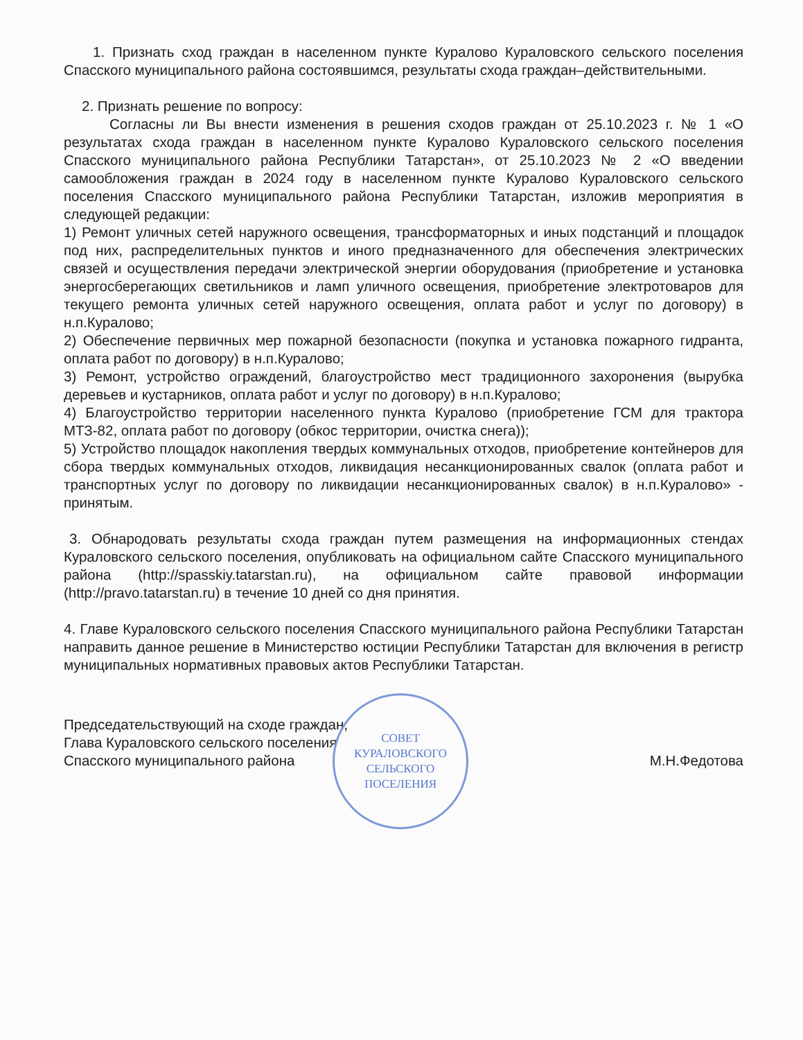1. Признать сход граждан в населенном пункте Куралово Кураловского сельского поселения Спасского муниципального района состоявшимся, результаты схода граждан–действительными.
2. Признать решение по вопросу:
Согласны ли Вы внести изменения в решения сходов граждан от 25.10.2023 г. № 1 «О результатах схода граждан в населенном пункте Куралово Кураловского сельского поселения Спасского муниципального района Республики Татарстан», от 25.10.2023 № 2 «О введении самообложения граждан в 2024 году в населенном пункте Куралово Кураловского сельского поселения Спасского муниципального района Республики Татарстан, изложив мероприятия в следующей редакции:
1) Ремонт уличных сетей наружного освещения, трансформаторных и иных подстанций и площадок под них, распределительных пунктов и иного предназначенного для обеспечения электрических связей и осуществления передачи электрической энергии оборудования (приобретение и установка энергосберегающих светильников и ламп уличного освещения, приобретение электротоваров для текущего ремонта уличных сетей наружного освещения, оплата работ и услуг по договору) в н.п.Куралово;
2) Обеспечение первичных мер пожарной безопасности (покупка и установка пожарного гидранта, оплата работ по договору) в н.п.Куралово;
3) Ремонт, устройство ограждений, благоустройство мест традиционного захоронения (вырубка деревьев и кустарников, оплата работ и услуг по договору) в н.п.Куралово;
4) Благоустройство территории населенного пункта Куралово (приобретение ГСМ для трактора МТЗ-82, оплата работ по договору (обкос территории, очистка снега));
5) Устройство площадок накопления твердых коммунальных отходов, приобретение контейнеров для сбора твердых коммунальных отходов, ликвидация несанкционированных свалок (оплата работ и транспортных услуг по договору по ликвидации несанкционированных свалок) в н.п.Куралово» - принятым.
3. Обнародовать результаты схода граждан путем размещения на информационных стендах Кураловского сельского поселения, опубликовать на официальном сайте Спасского муниципального района (http://spasskiy.tatarstan.ru), на официальном сайте правовой информации (http://pravo.tatarstan.ru) в течение 10 дней со дня принятия.
4. Главе Кураловского сельского поселения Спасского муниципального района Республики Татарстан направить данное решение в Министерство юстиции Республики Татарстан для включения в регистр муниципальных нормативных правовых актов Республики Татарстан.
Председательствующий на сходе граждан,
Глава Кураловского сельского поселения
Спасского муниципального района
М.Н.Федотова
СОВЕТ
КУРАЛОВСКОГО
СЕЛЬСКОГО
ПОСЕЛЕНИЯ